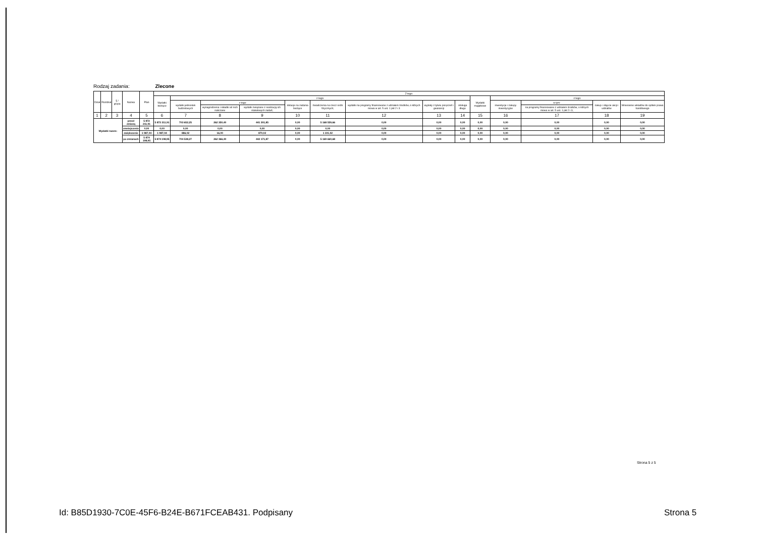Rodzaj zadania: Zlecone
| Dział | Rozdział | § / grupa | Nazwa | | Plan | Z tego: | | | | | | | | | | | | | |
| --- | --- | --- | --- | --- | --- | --- | --- | --- | --- | --- | --- | --- | --- | --- | --- | --- | --- | --- | --- |
| | | | | | | Wydatki bieżące | z tego: | | | | | | | | Wydatki majątkowe | z tego: | | | |
| | | | | | | | wydatki jednostek budżetowych | z tego: | | dotacje na zadania bieżące | świadczenia na rzecz osób fizycznych; | wydatki na programy finansowane z udziałem środków, o których mowa w art. 5 ust. 1 pkt 2 i 3 | wypłaty z tytułu poręczeń i gwarancji | obsługa długu | | inwestycje i zakupy inwestycyjne | w tym: | zakup i objęcie akcji i udziałów | Wniesienie wkładów do spółek prawa handlowego |
| | | | | | | | | wynagrodzenia i składki od nich naliczane | wydatki związane z realizacją ich statutowych zadań; | | | | | | | | na programy finansowane z udziałem środków, o których mowa w art. 5 ust. 1 pkt 2 i 3, | | |
| 1 | 2 | 3 | 4 | | 5 | 6 | 7 | 8 | 9 | 10 | 11 | 12 | 13 | 14 | 15 | 16 | 17 | 18 | 19 |
| Wydatki razem: | | | | przed zmianą | 5 872 211,91 | 5 872 211,91 | 703 652,25 | 262 350,40 | 441 301,85 | 0,00 | 5 168 559,66 | 0,00 | 0,00 | 0,00 | 0,00 | 0,00 | 0,00 | 0,00 | 0,00 |
| | | | | zmniejszenie | 0,00 | 0,00 | 0,00 | 0,00 | 0,00 | 0,00 | 0,00 | 0,00 | 0,00 | 0,00 | 0,00 | 0,00 | 0,00 | 0,00 | 0,00 |
| | | | | zwiększenie | 1 987,04 | 1 987,04 | 886,02 | 16,00 | 870,02 | 0,00 | 1 101,02 | 0,00 | 0,00 | 0,00 | 0,00 | 0,00 | 0,00 | 0,00 | 0,00 |
| | | | | po zmianach | 5 874 198,95 | 5 874 198,95 | 704 538,27 | 262 366,40 | 442 171,87 | 0,00 | 5 169 660,68 | 0,00 | 0,00 | 0,00 | 0,00 | 0,00 | 0,00 | 0,00 | 0,00 |
Strona 5 z 5
Id: B85D1930-7C0E-45F6-B24E-B671FCEAB431. Podpisany
Strona 5